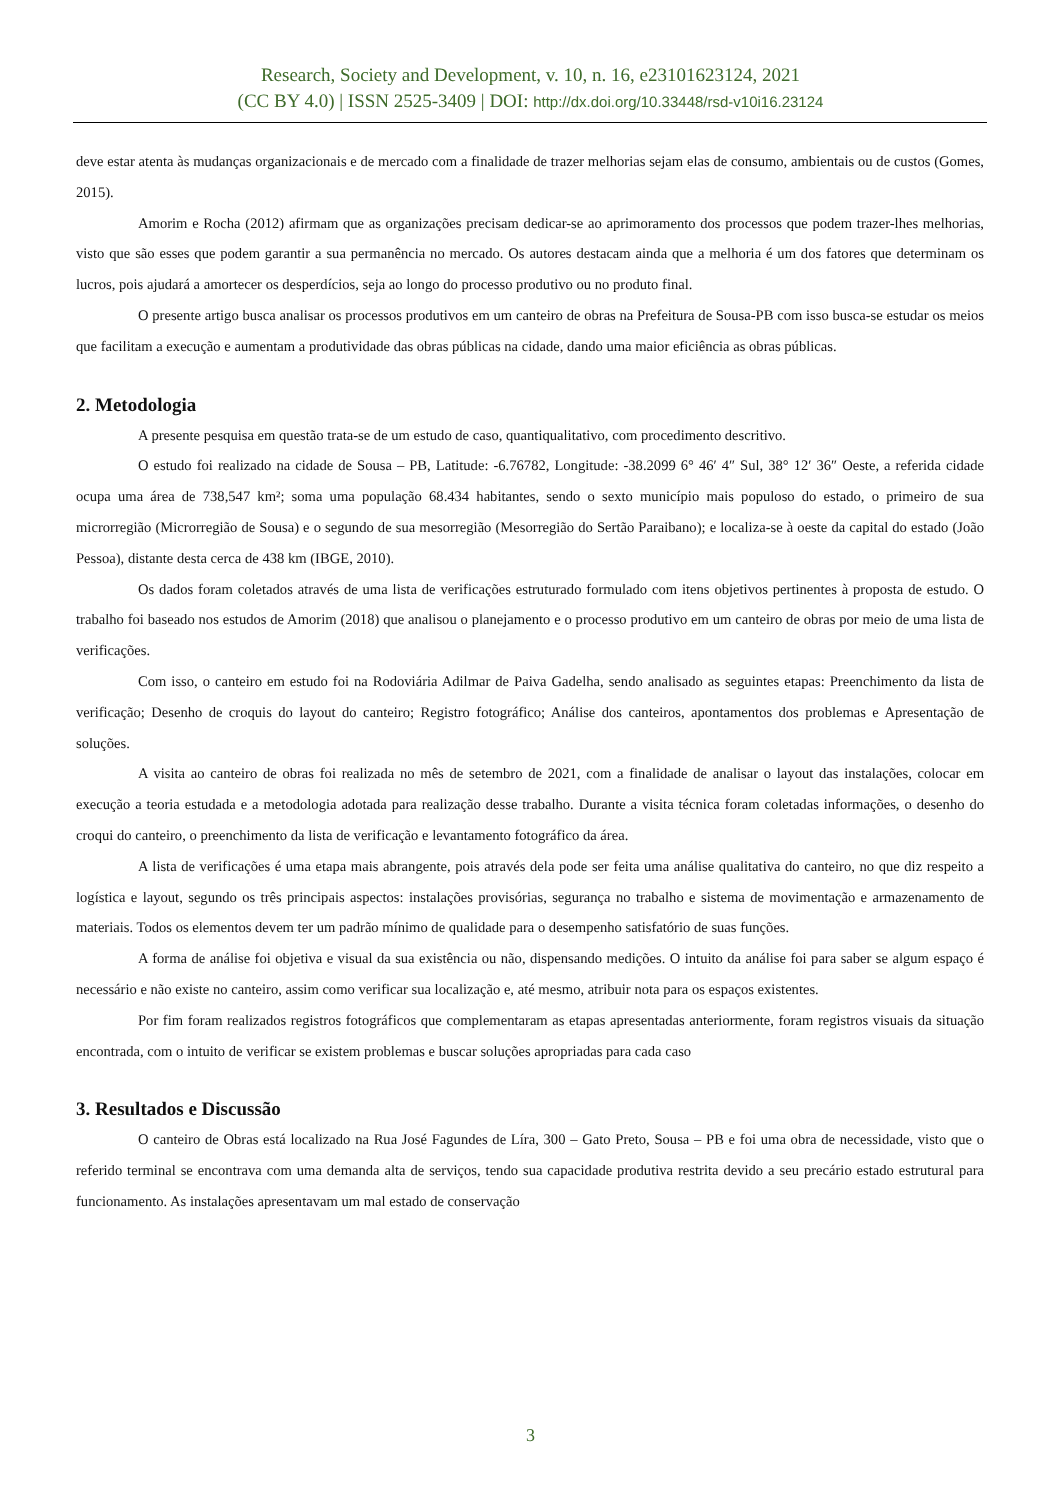Research, Society and Development, v. 10, n. 16, e23101623124, 2021
(CC BY 4.0) | ISSN 2525-3409 | DOI: http://dx.doi.org/10.33448/rsd-v10i16.23124
deve estar atenta às mudanças organizacionais e de mercado com a finalidade de trazer melhorias sejam elas de consumo, ambientais ou de custos (Gomes, 2015).
Amorim e Rocha (2012) afirmam que as organizações precisam dedicar-se ao aprimoramento dos processos que podem trazer-lhes melhorias, visto que são esses que podem garantir a sua permanência no mercado. Os autores destacam ainda que a melhoria é um dos fatores que determinam os lucros, pois ajudará a amortecer os desperdícios, seja ao longo do processo produtivo ou no produto final.
O presente artigo busca analisar os processos produtivos em um canteiro de obras na Prefeitura de Sousa-PB com isso busca-se estudar os meios que facilitam a execução e aumentam a produtividade das obras públicas na cidade, dando uma maior eficiência as obras públicas.
2. Metodologia
A presente pesquisa em questão trata-se de um estudo de caso, quantiqualitativo, com procedimento descritivo.
O estudo foi realizado na cidade de Sousa – PB, Latitude: -6.76782, Longitude: -38.2099 6° 46′ 4″ Sul, 38° 12′ 36″ Oeste, a referida cidade ocupa uma área de 738,547 km²; soma uma população 68.434 habitantes, sendo o sexto município mais populoso do estado, o primeiro de sua microrregião (Microrregião de Sousa) e o segundo de sua mesorregião (Mesorregião do Sertão Paraibano); e localiza-se à oeste da capital do estado (João Pessoa), distante desta cerca de 438 km (IBGE, 2010).
Os dados foram coletados através de uma lista de verificações estruturado formulado com itens objetivos pertinentes à proposta de estudo. O trabalho foi baseado nos estudos de Amorim (2018) que analisou o planejamento e o processo produtivo em um canteiro de obras por meio de uma lista de verificações.
Com isso, o canteiro em estudo foi na Rodoviária Adilmar de Paiva Gadelha, sendo analisado as seguintes etapas: Preenchimento da lista de verificação; Desenho de croquis do layout do canteiro; Registro fotográfico; Análise dos canteiros, apontamentos dos problemas e Apresentação de soluções.
A visita ao canteiro de obras foi realizada no mês de setembro de 2021, com a finalidade de analisar o layout das instalações, colocar em execução a teoria estudada e a metodologia adotada para realização desse trabalho. Durante a visita técnica foram coletadas informações, o desenho do croqui do canteiro, o preenchimento da lista de verificação e levantamento fotográfico da área.
A lista de verificações é uma etapa mais abrangente, pois através dela pode ser feita uma análise qualitativa do canteiro, no que diz respeito a logística e layout, segundo os três principais aspectos: instalações provisórias, segurança no trabalho e sistema de movimentação e armazenamento de materiais. Todos os elementos devem ter um padrão mínimo de qualidade para o desempenho satisfatório de suas funções.
A forma de análise foi objetiva e visual da sua existência ou não, dispensando medições. O intuito da análise foi para saber se algum espaço é necessário e não existe no canteiro, assim como verificar sua localização e, até mesmo, atribuir nota para os espaços existentes.
Por fim foram realizados registros fotográficos que complementaram as etapas apresentadas anteriormente, foram registros visuais da situação encontrada, com o intuito de verificar se existem problemas e buscar soluções apropriadas para cada caso
3. Resultados e Discussão
O canteiro de Obras está localizado na Rua José Fagundes de Líra, 300 – Gato Preto, Sousa – PB e foi uma obra de necessidade, visto que o referido terminal se encontrava com uma demanda alta de serviços, tendo sua capacidade produtiva restrita devido a seu precário estado estrutural para funcionamento. As instalações apresentavam um mal estado de conservação
3